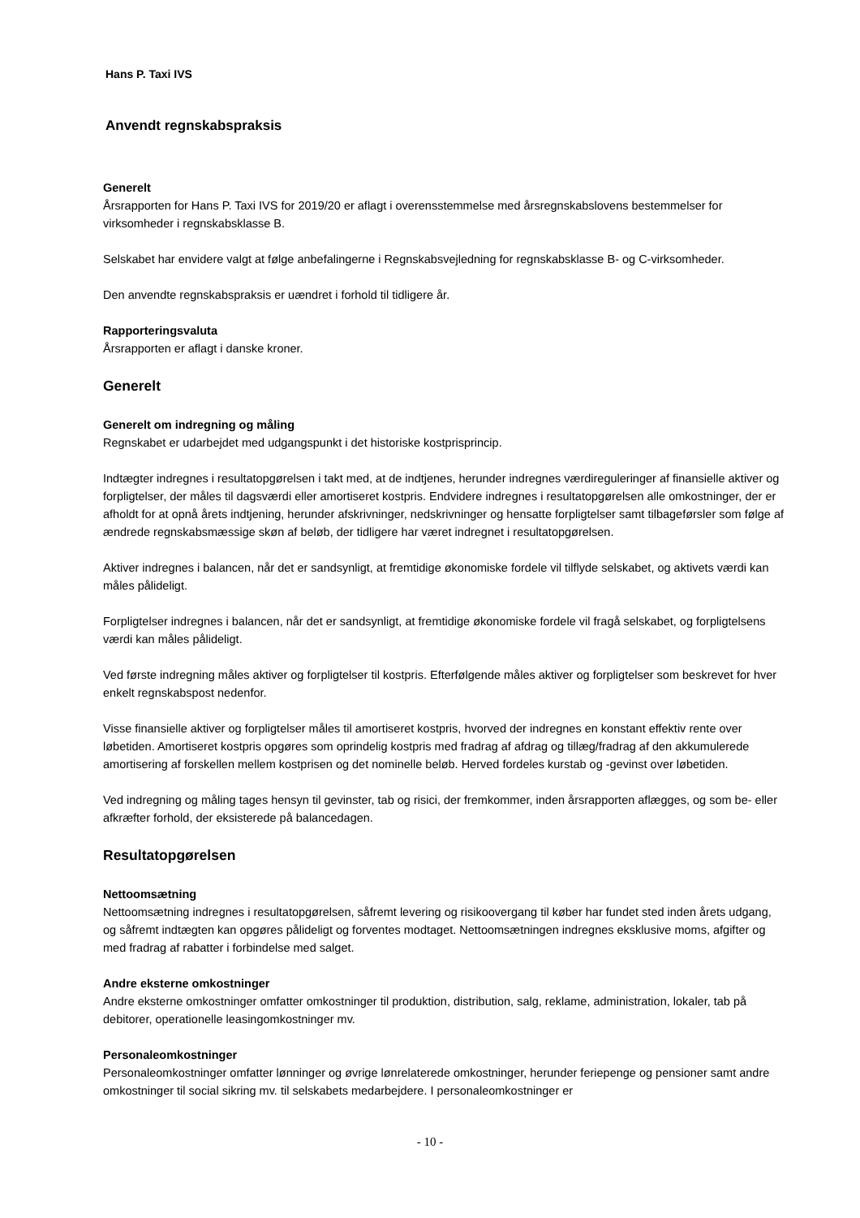Hans P. Taxi IVS
Anvendt regnskabspraksis
Generelt
Årsrapporten for Hans P. Taxi IVS for 2019/20 er aflagt i overensstemmelse med årsregnskabslovens bestemmelser for virksomheder i regnskabsklasse B.
Selskabet har envidere valgt at følge anbefalingerne i Regnskabsvejledning for regnskabsklasse B- og C-virksomheder.
Den anvendte regnskabspraksis er uændret i forhold til tidligere år.
Rapporteringsvaluta
Årsrapporten er aflagt i danske kroner.
Generelt
Generelt om indregning og måling
Regnskabet er udarbejdet med udgangspunkt i det historiske kostprisprincip.
Indtægter indregnes i resultatopgørelsen i takt med, at de indtjenes, herunder indregnes værdireguleringer af finansielle aktiver og forpligtelser, der måles til dagsværdi eller amortiseret kostpris. Endvidere indregnes i resultatopgørelsen alle omkostninger, der er afholdt for at opnå årets indtjening, herunder afskrivninger, nedskrivninger og hensatte forpligtelser samt tilbageførsler som følge af ændrede regnskabsmæssige skøn af beløb, der tidligere har været indregnet i resultatopgørelsen.
Aktiver indregnes i balancen, når det er sandsynligt, at fremtidige økonomiske fordele vil tilflyde selskabet, og aktivets værdi kan måles pålideligt.
Forpligtelser indregnes i balancen, når det er sandsynligt, at fremtidige økonomiske fordele vil fragå selskabet, og forpligtelsens værdi kan måles pålideligt.
Ved første indregning måles aktiver og forpligtelser til kostpris. Efterfølgende måles aktiver og forpligtelser som beskrevet for hver enkelt regnskabspost nedenfor.
Visse finansielle aktiver og forpligtelser måles til amortiseret kostpris, hvorved der indregnes en konstant effektiv rente over løbetiden. Amortiseret kostpris opgøres som oprindelig kostpris med fradrag af afdrag og tillæg/fradrag af den akkumulerede amortisering af forskellen mellem kostprisen og det nominelle beløb. Herved fordeles kurstab og -gevinst over løbetiden.
Ved indregning og måling tages hensyn til gevinster, tab og risici, der fremkommer, inden årsrapporten aflægges, og som be- eller afkræfter forhold, der eksisterede på balancedagen.
Resultatopgørelsen
Nettoomsætning
Nettoomsætning indregnes i resultatopgørelsen, såfremt levering og risikoovergang til køber har fundet sted inden årets udgang, og såfremt indtægten kan opgøres pålideligt og forventes modtaget. Nettoomsætningen indregnes eksklusive moms, afgifter og med fradrag af rabatter i forbindelse med salget.
Andre eksterne omkostninger
Andre eksterne omkostninger omfatter omkostninger til produktion, distribution, salg, reklame, administration, lokaler, tab på debitorer, operationelle leasingomkostninger mv.
Personaleomkostninger
Personaleomkostninger omfatter lønninger og øvrige lønrelaterede omkostninger, herunder feriepenge og pensioner samt andre omkostninger til social sikring mv. til selskabets medarbejdere. I personaleomkostninger er
- 10 -